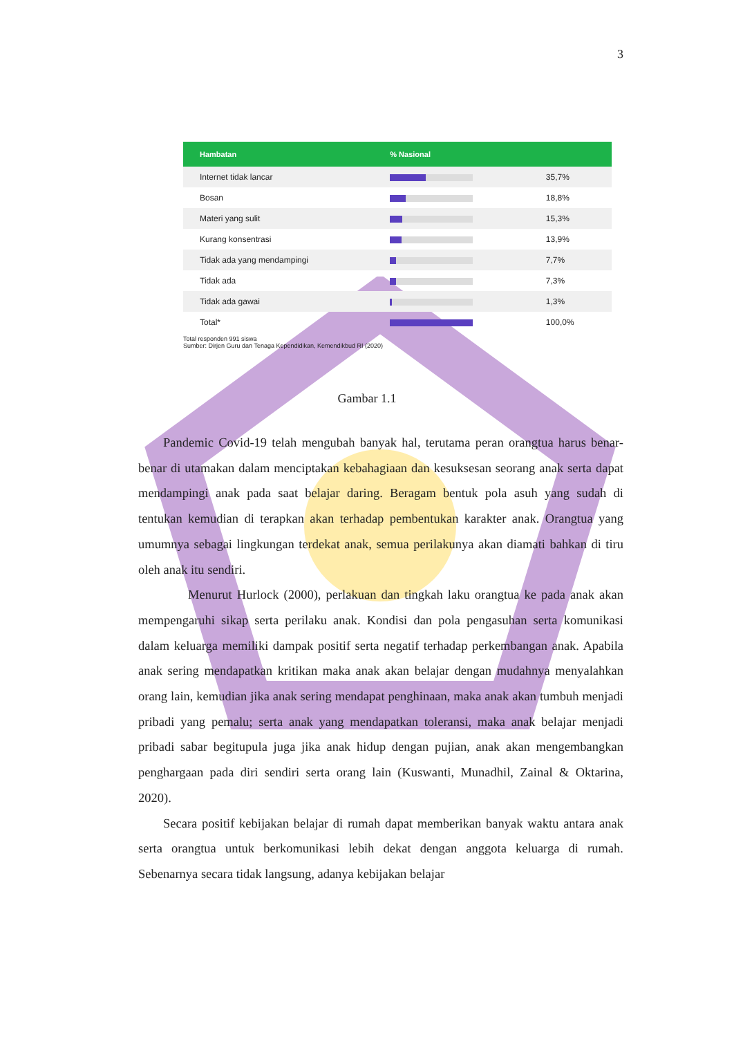3
| Hambatan | % Nasional | |
| --- | --- | --- |
| Internet tidak lancar | | 35,7% |
| Bosan | | 18,8% |
| Materi yang sulit | | 15,3% |
| Kurang konsentrasi | | 13,9% |
| Tidak ada yang mendampingi | | 7,7% |
| Tidak ada | | 7,3% |
| Tidak ada gawai | | 1,3% |
| Total* | | 100,0% |
Total responden 991 siswa
Sumber: Dirjen Guru dan Tenaga Kependidikan, Kemendikbud RI (2020)
Gambar 1.1
Pandemic Covid-19 telah mengubah banyak hal, terutama peran orangtua harus benar-benar di utamakan dalam menciptakan kebahagiaan dan kesuksesan seorang anak serta dapat mendampingi anak pada saat belajar daring. Beragam bentuk pola asuh yang sudah di tentukan kemudian di terapkan akan terhadap pembentukan karakter anak. Orangtua yang umumnya sebagai lingkungan terdekat anak, semua perilakunya akan diamati bahkan di tiru oleh anak itu sendiri.
Menurut Hurlock (2000), perlakuan dan tingkah laku orangtua ke pada anak akan mempengaruhi sikap serta perilaku anak. Kondisi dan pola pengasuhan serta komunikasi dalam keluarga memiliki dampak positif serta negatif terhadap perkembangan anak. Apabila anak sering mendapatkan kritikan maka anak akan belajar dengan mudahnya menyalahkan orang lain, kemudian jika anak sering mendapat penghinaan, maka anak akan tumbuh menjadi pribadi yang pemalu; serta anak yang mendapatkan toleransi, maka anak belajar menjadi pribadi sabar begitupula juga jika anak hidup dengan pujian, anak akan mengembangkan penghargaan pada diri sendiri serta orang lain (Kuswanti, Munadhil, Zainal & Oktarina, 2020).
Secara positif kebijakan belajar di rumah dapat memberikan banyak waktu antara anak serta orangtua untuk berkomunikasi lebih dekat dengan anggota keluarga di rumah. Sebenarnya secara tidak langsung, adanya kebijakan belajar